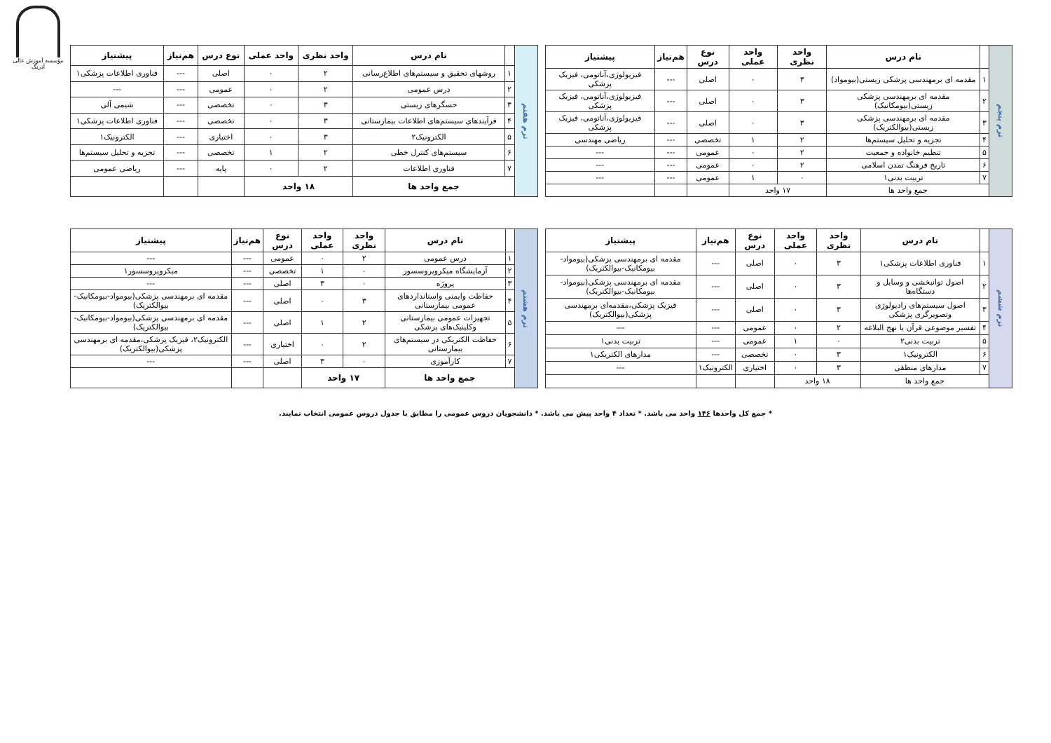مؤسسه آموزش عالی آذرنگ
| ترم پنجم | | نام درس | واحد نظری | واحد عملی | نوع درس | هم‌نیاز | پیشنیاز |
| | ۱ | مقدمه ای برمهندسی پزشکی زیستی(بیومواد) | ۳ | ۰ | اصلی | --- | فیزیولوژی،آناتومی، فیزیک پزشکی |
| | ۲ | مقدمه ای برمهندسی پزشکی زیستی(بیومکانیک) | ۳ | ۰ | اصلی | --- | فیزیولوژی،آناتومی، فیزیک پزشکی |
| | ۳ | مقدمه ای برمهندسی پزشکی زیستی(بیوالکتریک) | ۳ | ۰ | اصلی | --- | فیزیولوژی،آناتومی، فیزیک پزشکی |
| | ۴ | تجزیه و تحلیل سیستم‌ها | ۲ | ۱ | تخصصی | --- | ریاضی مهندسی |
| | ۵ | تنظیم خانواده و جمعیت | ۲ | ۰ | عمومی | --- | --- |
| | ۶ | تاریخ فرهنگ تمدن اسلامی | ۲ | ۰ | عمومی | --- | --- |
| | ۷ | تربیت بدنی۱ | ۰ | ۱ | عمومی | --- | --- |
| | جمع واحد ها | | ۱۷ واحد | | | | |
| ترم هفتم | | نام درس | واحد نظری | واحد عملی | نوع درس | هم‌نیاز | پیشنیاز |
| | ۱ | روشهای تحقیق و سیستم‌های اطلاع‌رسانی | ۲ | ۰ | اصلی | --- | فناوری اطلاعات پزشکی۱ |
| | ۲ | درس عمومی | ۲ | ۰ | عمومی | --- | --- |
| | ۳ | حسگرهای زیستی | ۳ | ۰ | تخصصی | --- | شیمی آلی |
| | ۴ | فرآیندهای سیستم‌های اطلاعات بیمارستانی | ۳ | ۰ | تخصصی | --- | فناوری اطلاعات پزشکی۱ |
| | ۵ | الکترونیک۲ | ۳ | ۰ | اختیاری | --- | الکترونیک۱ |
| | ۶ | سیستم‌های کنترل خطی | ۲ | ۱ | تخصصی | --- | تجزیه و تحلیل سیستم‌ها |
| | ۷ | فناوری اطلاعات | ۲ | ۰ | پایه | --- | ریاضی عمومی |
| | جمع واحد ها | | ۱۸ واحد | | | | |
| ترم ششم | | نام درس | واحد نظری | واحد عملی | نوع درس | هم‌نیاز | پیشنیاز |
| | ۱ | فناوری اطلاعات پزشکی۱ | ۳ | ۰ | اصلی | --- | مقدمه ای برمهندسی پزشکی(بیومواد-بیومکانیک-بیوالکتریک) |
| | ۲ | اصول توانبخشی و وسایل و دستگاه‌ها | ۳ | ۰ | اصلی | --- | مقدمه ای برمهندسی پزشکی(بیومواد-بیومکانیک-بیوالکتریک) |
| | ۳ | اصول سیستم‌های رادیولوژی وتصویرگری پزشکی | ۳ | ۰ | اصلی | --- | فیزیک پزشکی،مقدمه‌ای برمهندسی پزشکی(بیوالکتریک) |
| | ۴ | تفسیر موضوعی قرآن یا نهج البلاغه | ۲ | ۰ | عمومی | --- | --- |
| | ۵ | تربیت بدنی۲ | ۰ | ۱ | عمومی | --- | تربیت بدنی۱ |
| | ۶ | الکترونیک۱ | ۳ | ۰ | تخصصی | --- | مدارهای الکتریکی۱ |
| | ۷ | مدارهای منطقی | ۳ | ۰ | اختیاری | الکترونیک۱ | --- |
| | جمع واحد ها | | ۱۸ واحد | | | | |
| ترم هشتم | | نام درس | واحد نظری | واحد عملی | نوع درس | هم‌نیاز | پیشنیاز |
| | ۱ | درس عمومی | ۲ | ۰ | عمومی | --- | --- |
| | ۲ | آزمایشگاه میکروپروسسور | ۰ | ۱ | تخصصی | --- | میکروپروسسور۱ |
| | ۳ | پروژه | ۰ | ۳ | اصلی | --- | --- |
| | ۴ | حفاظت وایمنی واستانداردهای عمومی بیمارستانی | ۳ | ۰ | اصلی | --- | مقدمه ای برمهندسی پزشکی(بیومواد-بیومکانیک-بیوالکتریک) |
| | ۵ | تجهیزات عمومی بیمارستانی وکلینیک‌های پزشکی | ۲ | ۱ | اصلی | --- | مقدمه ای برمهندسی پزشکی(بیومواد-بیومکانیک-بیوالکتریک) |
| | ۶ | حفاظت الکتریکی در سیستم‌های بیمارستانی | ۲ | ۰ | اختیاری | --- | الکترونیک۲، فیزیک پزشکی،مقدمه ای برمهندسی پزشکی(بیوالکتریک) |
| | ۷ | کارآموزی | ۰ | ۳ | اصلی | --- | --- |
| | جمع واحد ها | | ۱۷ واحد | | | | |
* جمع کل واحدها ۱۴۶ واحد می باشد. * تعداد ۴ واحد پیش می باشد. * دانشجویان دروس عمومی را مطابق با جدول دروس عمومی انتخاب نمایند.